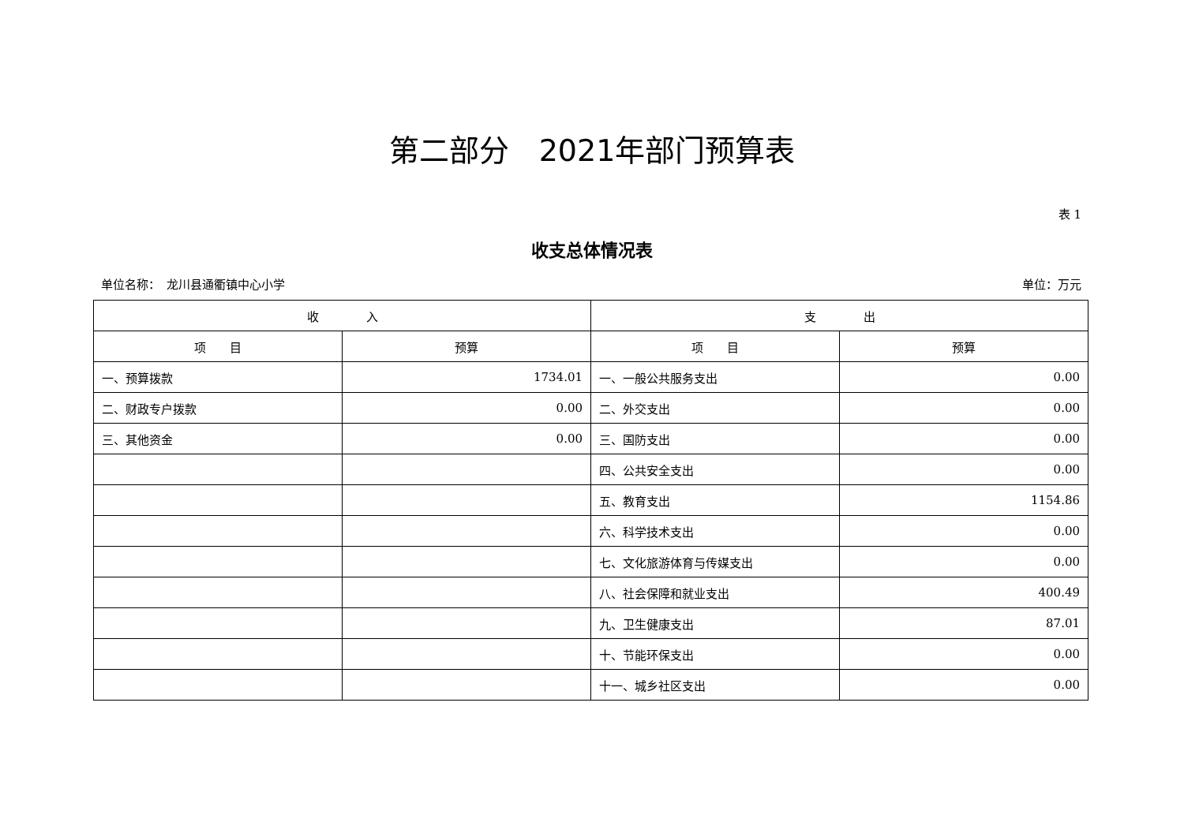第二部分　2021年部门预算表
表 1
收支总体情况表
单位名称：　龙川县通衢镇中心小学 单位：万元
| 收 入 | | 支 出 | |
| --- | --- | --- | --- |
| 项 目 | 预算 | 项 目 | 预算 |
| 一、预算拨款 | 1734.01 | 一、一般公共服务支出 | 0.00 |
| 二、财政专户拨款 | 0.00 | 二、外交支出 | 0.00 |
| 三、其他资金 | 0.00 | 三、国防支出 | 0.00 |
| | | 四、公共安全支出 | 0.00 |
| | | 五、教育支出 | 1154.86 |
| | | 六、科学技术支出 | 0.00 |
| | | 七、文化旅游体育与传媒支出 | 0.00 |
| | | 八、社会保障和就业支出 | 400.49 |
| | | 九、卫生健康支出 | 87.01 |
| | | 十、节能环保支出 | 0.00 |
| | | 十一、城乡社区支出 | 0.00 |